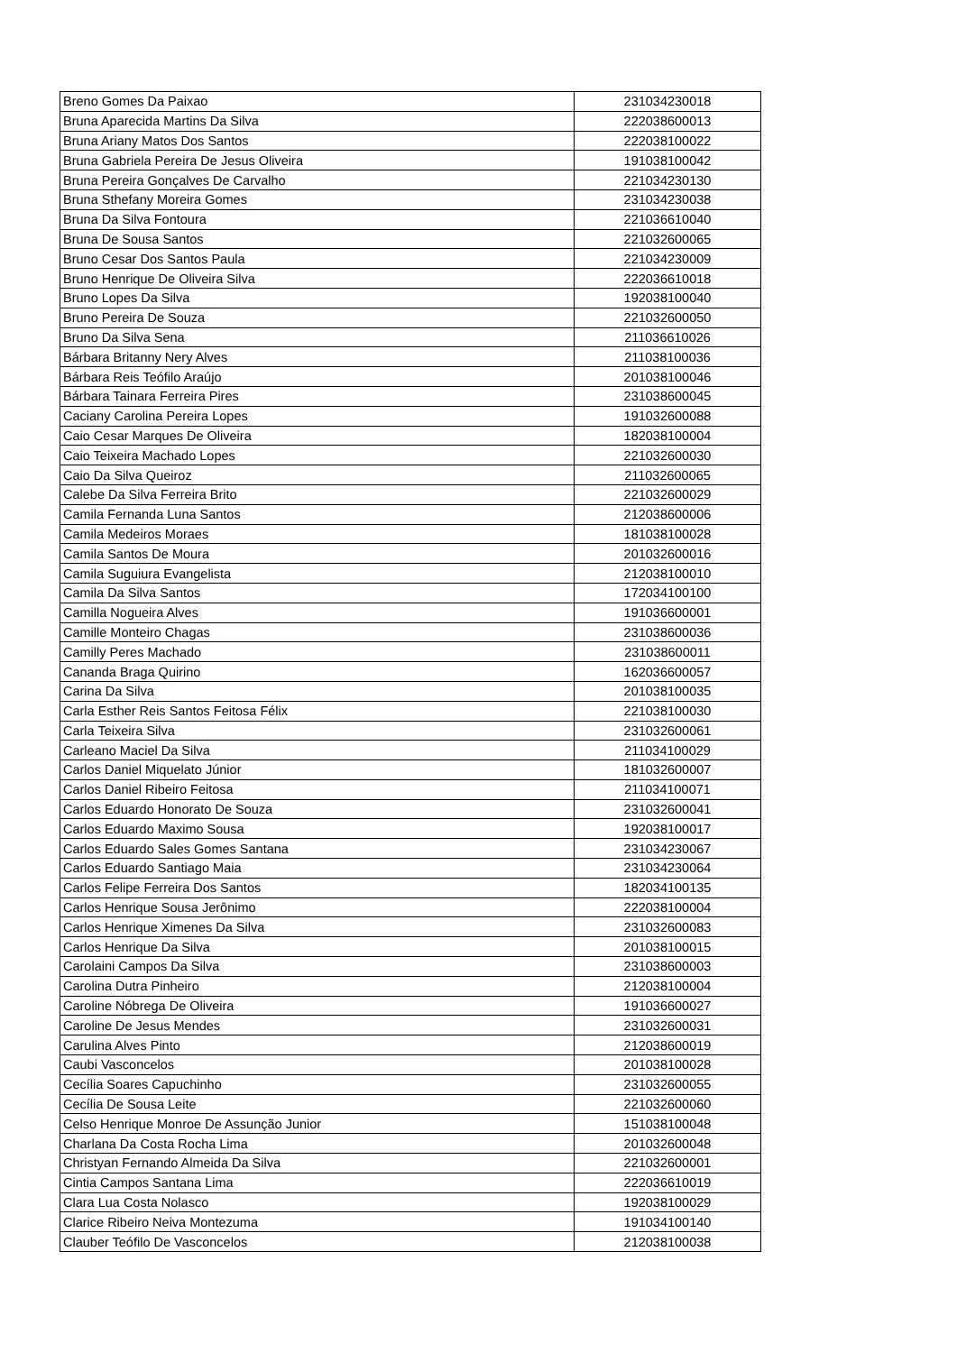| Breno Gomes Da Paixao | 231034230018 |
| Bruna Aparecida Martins Da Silva | 222038600013 |
| Bruna Ariany Matos Dos Santos | 222038100022 |
| Bruna Gabriela Pereira De Jesus Oliveira | 191038100042 |
| Bruna Pereira Gonçalves De Carvalho | 221034230130 |
| Bruna Sthefany Moreira Gomes | 231034230038 |
| Bruna Da Silva Fontoura | 221036610040 |
| Bruna De Sousa Santos | 221032600065 |
| Bruno Cesar Dos Santos Paula | 221034230009 |
| Bruno Henrique De Oliveira Silva | 222036610018 |
| Bruno Lopes Da Silva | 192038100040 |
| Bruno Pereira De Souza | 221032600050 |
| Bruno Da Silva Sena | 211036610026 |
| Bárbara Britanny Nery Alves | 211038100036 |
| Bárbara Reis Teófilo Araújo | 201038100046 |
| Bárbara Tainara Ferreira Pires | 231038600045 |
| Caciany Carolina Pereira Lopes | 191032600088 |
| Caio Cesar Marques De Oliveira | 182038100004 |
| Caio Teixeira Machado Lopes | 221032600030 |
| Caio Da Silva Queiroz | 211032600065 |
| Calebe Da Silva Ferreira Brito | 221032600029 |
| Camila Fernanda Luna Santos | 212038600006 |
| Camila Medeiros Moraes | 181038100028 |
| Camila Santos De Moura | 201032600016 |
| Camila Suguiura Evangelista | 212038100010 |
| Camila Da Silva Santos | 172034100100 |
| Camilla Nogueira Alves | 191036600001 |
| Camille Monteiro Chagas | 231038600036 |
| Camilly Peres Machado | 231038600011 |
| Cananda Braga Quirino | 162036600057 |
| Carina Da Silva | 201038100035 |
| Carla Esther Reis Santos Feitosa Félix | 221038100030 |
| Carla Teixeira Silva | 231032600061 |
| Carleano Maciel Da Silva | 211034100029 |
| Carlos Daniel Miquelato Júnior | 181032600007 |
| Carlos Daniel Ribeiro Feitosa | 211034100071 |
| Carlos Eduardo Honorato De Souza | 231032600041 |
| Carlos Eduardo Maximo Sousa | 192038100017 |
| Carlos Eduardo Sales Gomes Santana | 231034230067 |
| Carlos Eduardo Santiago Maia | 231034230064 |
| Carlos Felipe Ferreira Dos Santos | 182034100135 |
| Carlos Henrique Sousa Jerônimo | 222038100004 |
| Carlos Henrique Ximenes Da Silva | 231032600083 |
| Carlos Henrique Da Silva | 201038100015 |
| Carolaini Campos Da Silva | 231038600003 |
| Carolina Dutra Pinheiro | 212038100004 |
| Caroline Nóbrega De Oliveira | 191036600027 |
| Caroline De Jesus Mendes | 231032600031 |
| Carulina Alves Pinto | 212038600019 |
| Caubi Vasconcelos | 201038100028 |
| Cecília Soares Capuchinho | 231032600055 |
| Cecília De Sousa Leite | 221032600060 |
| Celso Henrique Monroe De Assunção Junior | 151038100048 |
| Charlana Da Costa Rocha Lima | 201032600048 |
| Christyan Fernando Almeida Da Silva | 221032600001 |
| Cintia Campos Santana Lima | 222036610019 |
| Clara Lua Costa Nolasco | 192038100029 |
| Clarice Ribeiro Neiva Montezuma | 191034100140 |
| Clauber Teófilo De Vasconcelos | 212038100038 |